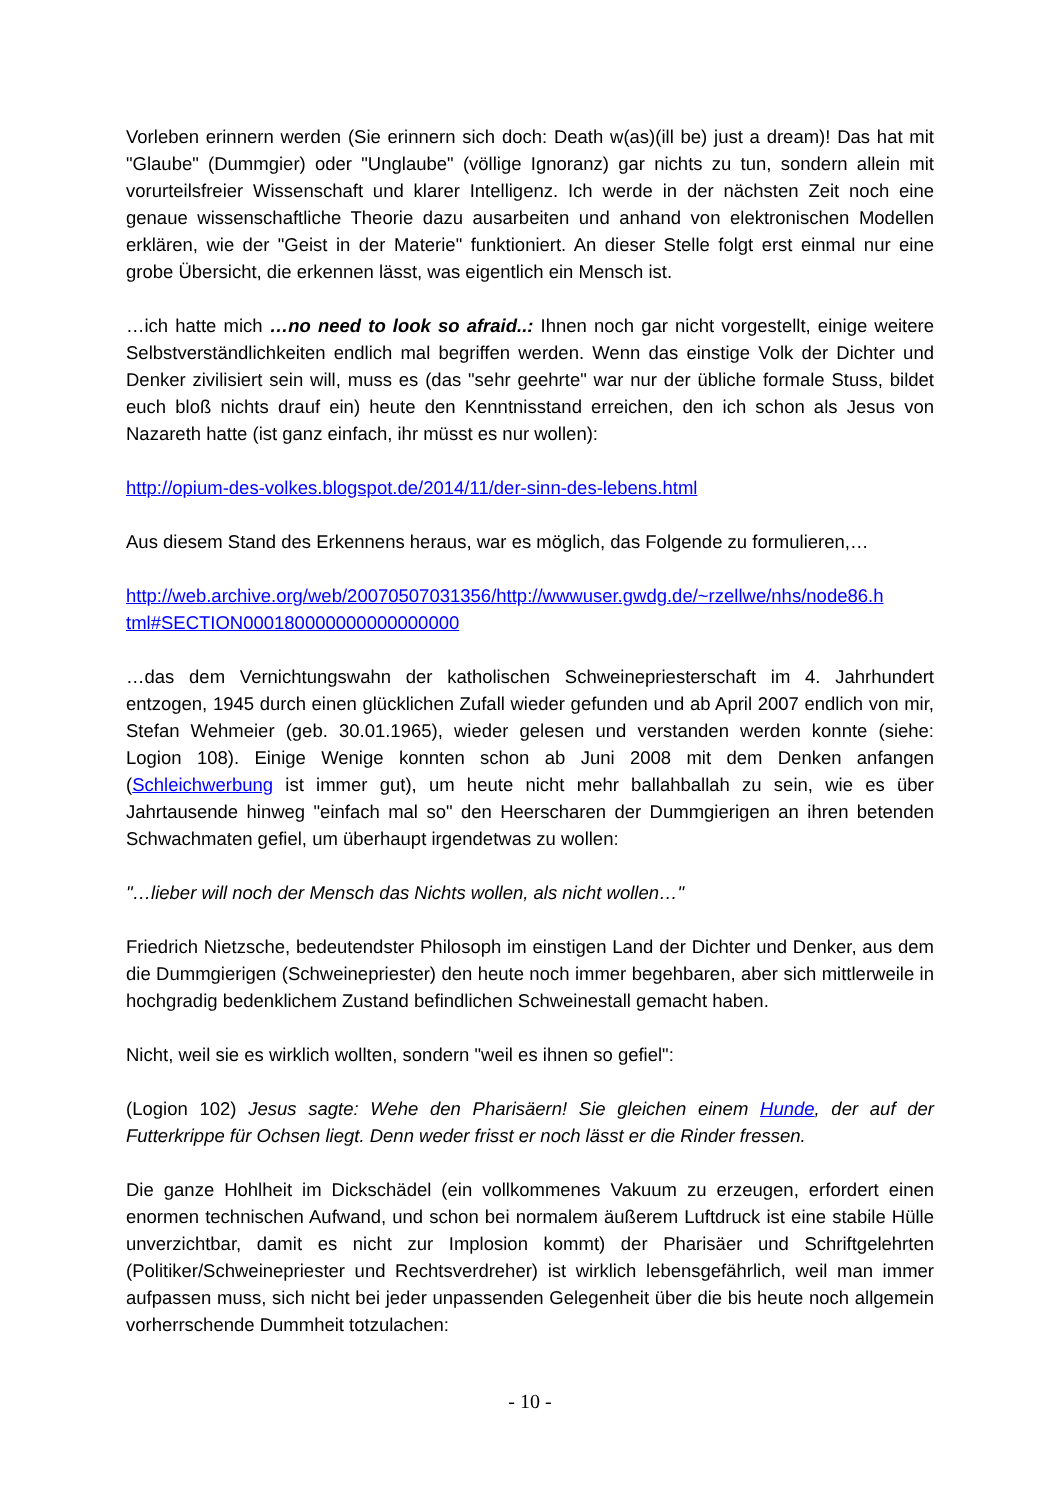Vorleben erinnern werden (Sie erinnern sich doch: Death w(as)(ill be) just a dream)! Das hat mit "Glaube" (Dummgier) oder "Unglaube" (völlige Ignoranz) gar nichts zu tun, sondern allein mit vorurteilsfreier Wissenschaft und klarer Intelligenz. Ich werde in der nächsten Zeit noch eine genaue wissenschaftliche Theorie dazu ausarbeiten und anhand von elektronischen Modellen erklären, wie der "Geist in der Materie" funktioniert. An dieser Stelle folgt erst einmal nur eine grobe Übersicht, die erkennen lässt, was eigentlich ein Mensch ist.
…ich hatte mich …no need to look so afraid..: Ihnen noch gar nicht vorgestellt, einige weitere Selbstverständlichkeiten endlich mal begriffen werden. Wenn das einstige Volk der Dichter und Denker zivilisiert sein will, muss es (das "sehr geehrte" war nur der übliche formale Stuss, bildet euch bloß nichts drauf ein) heute den Kenntnisstand erreichen, den ich schon als Jesus von Nazareth hatte (ist ganz einfach, ihr müsst es nur wollen):
http://opium-des-volkes.blogspot.de/2014/11/der-sinn-des-lebens.html
Aus diesem Stand des Erkennens heraus, war es möglich, das Folgende zu formulieren,…
http://web.archive.org/web/20070507031356/http://wwwuser.gwdg.de/~rzellwe/nhs/node86.h tml#SECTION000180000000000000000
…das dem Vernichtungswahn der katholischen Schweinepriesterschaft im 4. Jahrhundert entzogen, 1945 durch einen glücklichen Zufall wieder gefunden und ab April 2007 endlich von mir, Stefan Wehmeier (geb. 30.01.1965), wieder gelesen und verstanden werden konnte (siehe: Logion 108). Einige Wenige konnten schon ab Juni 2008 mit dem Denken anfangen (Schleichwerbung ist immer gut), um heute nicht mehr ballahballah zu sein, wie es über Jahrtausende hinweg "einfach mal so" den Heerscharen der Dummgierigen an ihren betenden Schwachmaten gefiel, um überhaupt irgendetwas zu wollen:
"…lieber will noch der Mensch das Nichts wollen, als nicht wollen…"
Friedrich Nietzsche, bedeutendster Philosoph im einstigen Land der Dichter und Denker, aus dem die Dummgierigen (Schweinepriester) den heute noch immer begehbaren, aber sich mittlerweile in hochgradig bedenklichem Zustand befindlichen Schweinestall gemacht haben.
Nicht, weil sie es wirklich wollten, sondern "weil es ihnen so gefiel":
(Logion 102) Jesus sagte: Wehe den Pharisäern! Sie gleichen einem Hunde, der auf der Futterkrippe für Ochsen liegt. Denn weder frisst er noch lässt er die Rinder fressen.
Die ganze Hohlheit im Dickschädel (ein vollkommenes Vakuum zu erzeugen, erfordert einen enormen technischen Aufwand, und schon bei normalem äußerem Luftdruck ist eine stabile Hülle unverzichtbar, damit es nicht zur Implosion kommt) der Pharisäer und Schriftgelehrten (Politiker/Schweinepriester und Rechtsverdreher) ist wirklich lebensgefährlich, weil man immer aufpassen muss, sich nicht bei jeder unpassenden Gelegenheit über die bis heute noch allgemein vorherrschende Dummheit totzulachen:
- 10 -